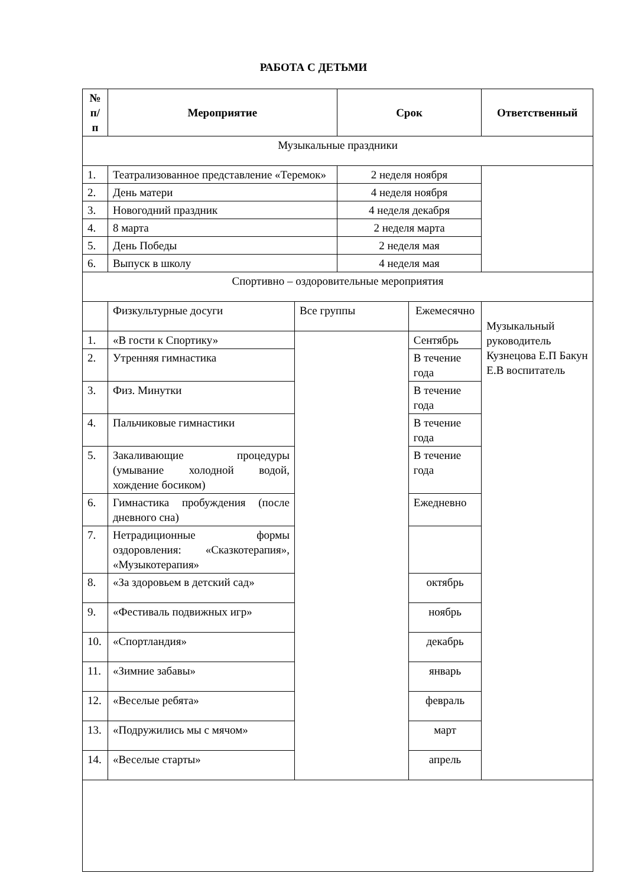РАБОТА С ДЕТЬМИ
| № п/ п | Мероприятие | | Срок | | Ответственный |
| --- | --- | --- | --- | --- | --- |
| Музыкальные праздники | | | | | |
| 1. | Театрализованное представление «Теремок» | | 2 неделя ноября | | |
| 2. | День матери | | 4 неделя ноября | | |
| 3. | Новогодний праздник | | 4 неделя декабря | | |
| 4. | 8 марта | | 2 неделя марта | | |
| 5. | День Победы | | 2 неделя мая | | |
| 6. | Выпуск в школу | | 4 неделя мая | | |
| Спортивно – оздоровительные мероприятия | | | | | |
| | Физкультурные досуги | Все группы | | Ежемесячно | Музыкальный руководитель Кузнецова Е.П Бакун Е.В воспитатель |
| 1. | «В гости к Спортику» | | | Сентябрь | |
| 2. | Утренняя гимнастика | | | В течение года | |
| 3. | Физ. Минутки | | | В течение года | |
| 4. | Пальчиковые гимнастики | | | В течение года | |
| 5. | Закаливающие процедуры (умывание холодной водой, хождение босиком) | | | В течение года | |
| 6. | Гимнастика пробуждения (после дневного сна) | | | Ежедневно | |
| 7. | Нетрадиционные формы оздоровления: «Сказкотерапия», «Музыкотерапия» | | | | |
| 8. | «За здоровьем в детский сад» | | | октябрь | |
| 9. | «Фестиваль подвижных игр» | | | ноябрь | |
| 10. | «Спортландия» | | | декабрь | |
| 11. | «Зимние забавы» | | | январь | |
| 12. | «Веселые ребята» | | | февраль | |
| 13. | «Подружились мы с мячом» | | | март | |
| 14. | «Веселые старты» | | | апрель | |